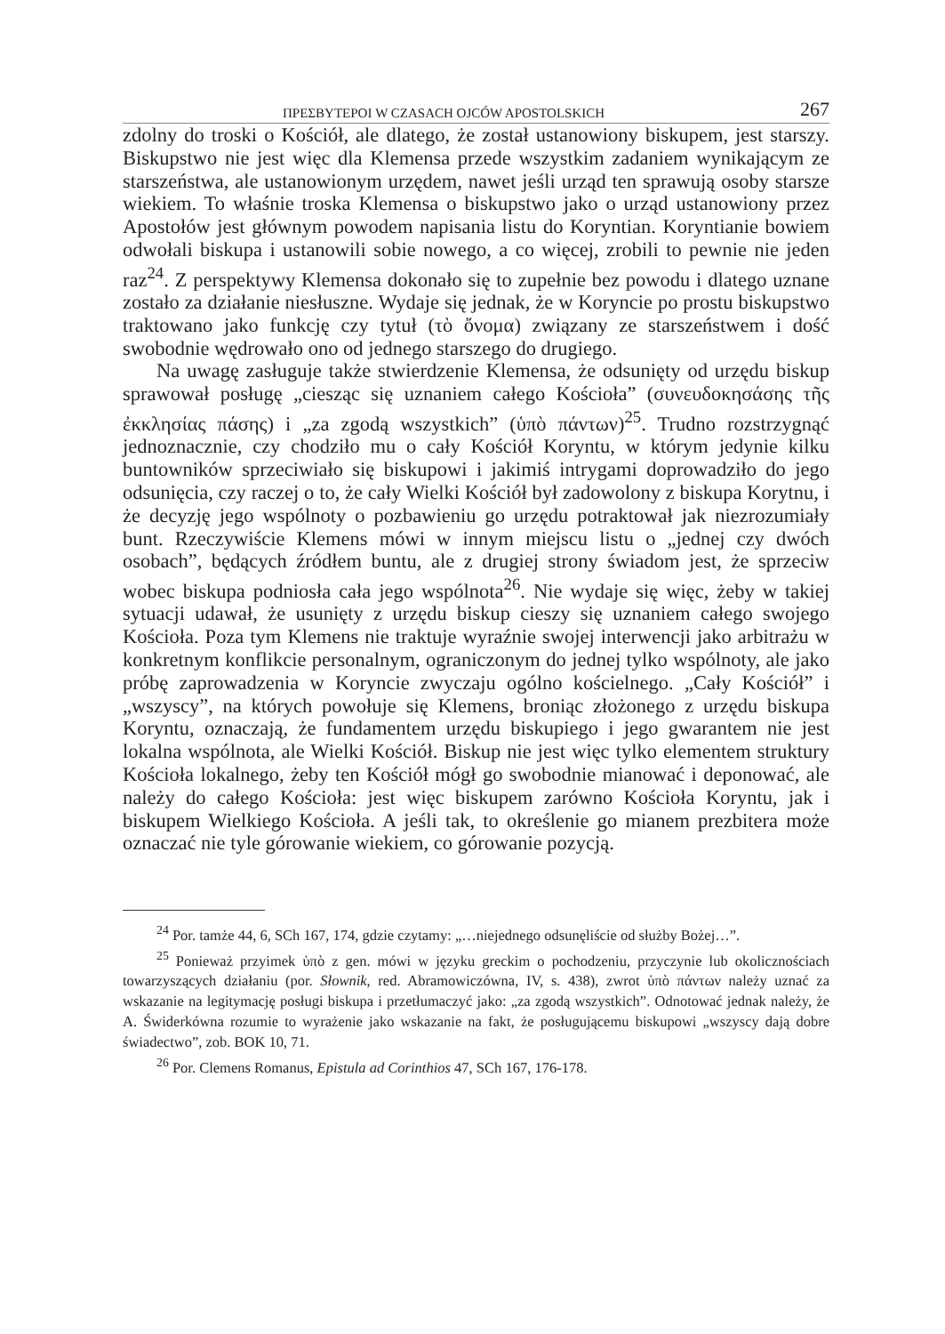ΠΡΕΣΒΥΤΕΡΟΙ W CZASACH OJCÓW APOSTOLSKICH 267
zdolny do troski o Kościół, ale dlatego, że został ustanowiony biskupem, jest starszy. Biskupstwo nie jest więc dla Klemensa przede wszystkim zadaniem wynikającym ze starszeństwa, ale ustanowionym urzędem, nawet jeśli urząd ten sprawują osoby starsze wiekiem. To właśnie troska Klemensa o biskupstwo jako o urząd ustanowiony przez Apostołów jest głównym powodem napisania listu do Koryntian. Koryntianie bowiem odwołali biskupa i ustanowili sobie nowego, a co więcej, zrobili to pewnie nie jeden raz<sup>24</sup>. Z perspektywy Klemensa dokonało się to zupełnie bez powodu i dlatego uznane zostało za działanie niesłuszne. Wydaje się jednak, że w Koryncie po prostu biskupstwo traktowano jako funkcję czy tytuł (τὸ ὄνομα) związany ze starszeństwem i dość swobodnie wędrowało ono od jednego starszego do drugiego.
Na uwagę zasługuje także stwierdzenie Klemensa, że odsunięty od urzędu biskup sprawował posługę „ciesząc się uznaniem całego Kościoła” (συνευδοκησάσης τῆς ἐκκλησίας πάσης) i „za zgodą wszystkich” (ὑπὸ πάντων)<sup>25</sup>. Trudno rozstrzygnąć jednoznacznie, czy chodziło mu o cały Kościół Koryntu, w którym jedynie kilku buntowników sprzeciwiało się biskupowi i jakimiś intrygami doprowadziło do jego odsunięcia, czy raczej o to, że cały Wielki Kościół był zadowolony z biskupa Korytnu, i że decyzję jego wspólnoty o pozbawieniu go urzędu potraktował jak niezrozumiały bunt. Rzeczywiście Klemens mówi w innym miejscu listu o „jednej czy dwóch osobach”, będących źródłem buntu, ale z drugiej strony świadom jest, że sprzeciw wobec biskupa podniosła cała jego wspólnota<sup>26</sup>. Nie wydaje się więc, żeby w takiej sytuacji udawał, że usunięty z urzędu biskup cieszy się uznaniem całego swojego Kościoła. Poza tym Klemens nie traktuje wyraźnie swojej interwencji jako arbitrażu w konkretnym konflikcie personalnym, ograniczonym do jednej tylko wspólnoty, ale jako próbę zaprowadzenia w Koryncie zwyczaju ogólno kościelnego. „Cały Kościół” i „wszyscy”, na których powołuje się Klemens, broniąc złożonego z urzędu biskupa Koryntu, oznaczają, że fundamentem urzędu biskupiego i jego gwarantem nie jest lokalna wspólnota, ale Wielki Kościół. Biskup nie jest więc tylko elementem struktury Kościoła lokalnego, żeby ten Kościół mógł go swobodnie mianować i deponować, ale należy do całego Kościoła: jest więc biskupem zarówno Kościoła Koryntu, jak i biskupem Wielkiego Kościoła. A jeśli tak, to określenie go mianem prezbitera może oznaczać nie tyle górowanie wiekiem, co górowanie pozycją.
<sup>24</sup> Por. tamże 44, 6, SCh 167, 174, gdzie czytamy: „…niejednego odsunęliście od służby Bożej…”.
<sup>25</sup> Ponieważ przyimek ὑπὸ z gen. mówi w języku greckim o pochodzeniu, przyczynie lub okolicznościach towarzyszących działaniu (por. Słownik, red. Abramowiczówna, IV, s. 438), zwrot ὑπὸ πάντων należy uznać za wskazanie na legitymację posługi biskupa i przetłumaczyć jako: „za zgodą wszystkich”. Odnotować jednak należy, że A. Świderkówna rozumie to wyrażenie jako wskazanie na fakt, że posługującemu biskupowi „wszyscy dają dobre świadectwo”, zob. BOK 10, 71.
<sup>26</sup> Por. Clemens Romanus, Epistula ad Corinthios 47, SCh 167, 176-178.